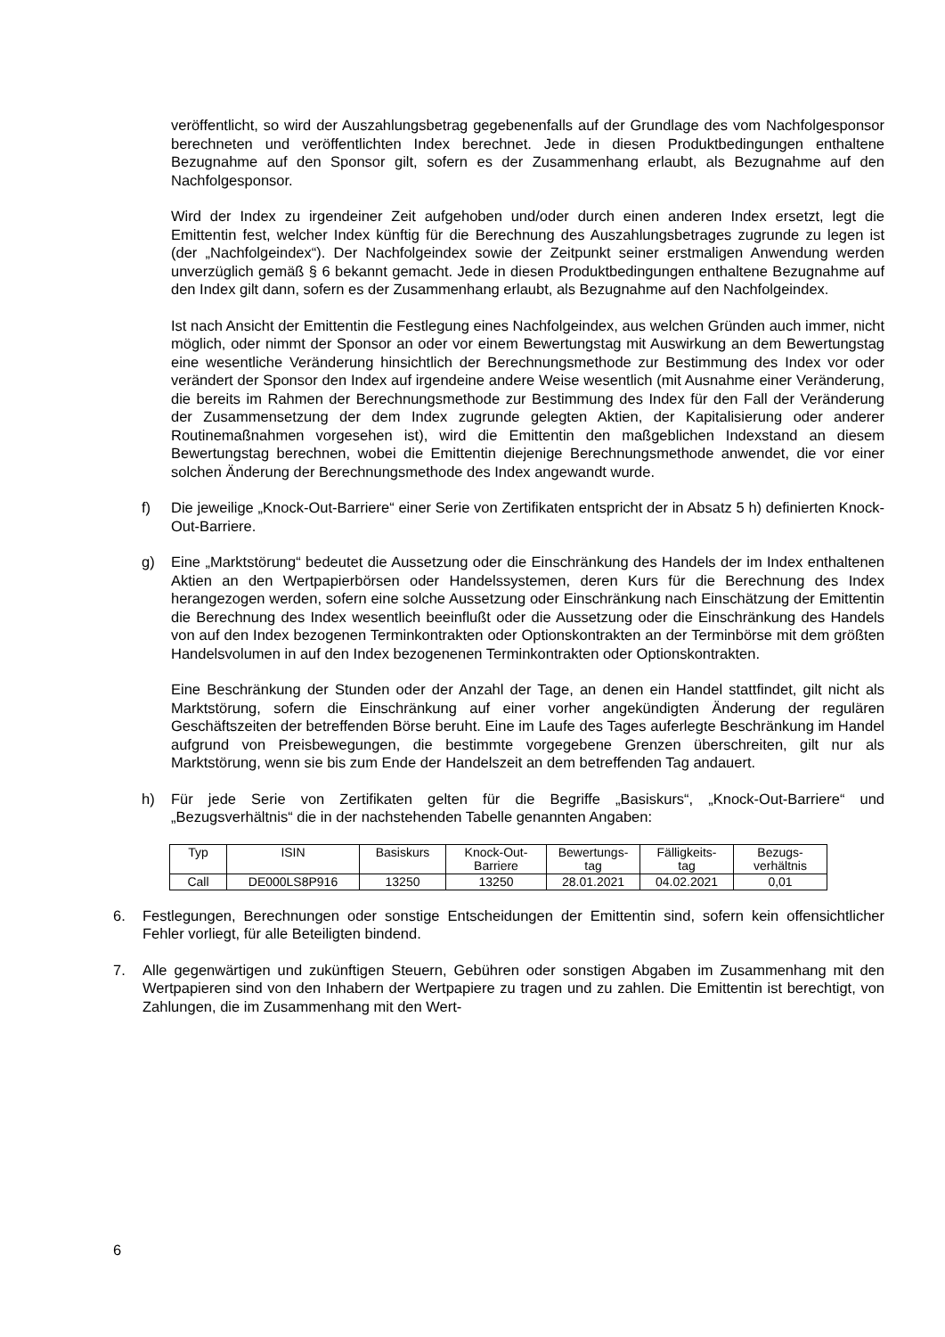veröffentlicht, so wird der Auszahlungsbetrag gegebenenfalls auf der Grundlage des vom Nachfolgesponsor berechneten und veröffentlichten Index berechnet. Jede in diesen Produktbedingungen enthaltene Bezugnahme auf den Sponsor gilt, sofern es der Zusammenhang erlaubt, als Bezugnahme auf den Nachfolgesponsor.
Wird der Index zu irgendeiner Zeit aufgehoben und/oder durch einen anderen Index ersetzt, legt die Emittentin fest, welcher Index künftig für die Berechnung des Auszahlungsbetrages zugrunde zu legen ist (der „Nachfolgeindex“). Der Nachfolgeindex sowie der Zeitpunkt seiner erstmaligen Anwendung werden unverzüglich gemäß § 6 bekannt gemacht. Jede in diesen Produktbedingungen enthaltene Bezugnahme auf den Index gilt dann, sofern es der Zusammenhang erlaubt, als Bezugnahme auf den Nachfolgeindex.
Ist nach Ansicht der Emittentin die Festlegung eines Nachfolgeindex, aus welchen Gründen auch immer, nicht möglich, oder nimmt der Sponsor an oder vor einem Bewertungstag mit Auswirkung an dem Bewertungstag eine wesentliche Veränderung hinsichtlich der Berechnungsmethode zur Bestimmung des Index vor oder verändert der Sponsor den Index auf irgendeine andere Weise wesentlich (mit Ausnahme einer Veränderung, die bereits im Rahmen der Berechnungsmethode zur Bestimmung des Index für den Fall der Veränderung der Zusammensetzung der dem Index zugrunde gelegten Aktien, der Kapitalisierung oder anderer Routinemaßnahmen vorgesehen ist), wird die Emittentin den maßgeblichen Indexstand an diesem Bewertungstag berechnen, wobei die Emittentin diejenige Berechnungsmethode anwendet, die vor einer solchen Änderung der Berechnungsmethode des Index angewandt wurde.
f) Die jeweilige „Knock-Out-Barriere“ einer Serie von Zertifikaten entspricht der in Absatz 5 h) definierten Knock-Out-Barriere.
g) Eine „Marktstörung“ bedeutet die Aussetzung oder die Einschränkung des Handels der im Index enthaltenen Aktien an den Wertpapierbörsen oder Handelssystemen, deren Kurs für die Berechnung des Index herangezogen werden, sofern eine solche Aussetzung oder Einschränkung nach Einschätzung der Emittentin die Berechnung des Index wesentlich beeinflußt oder die Aussetzung oder die Einschränkung des Handels von auf den Index bezogenen Terminkontrakten oder Optionskontrakten an der Terminbörse mit dem größten Handelsvolumen in auf den Index bezogenenen Terminkontrakten oder Optionskontrakten.
Eine Beschränkung der Stunden oder der Anzahl der Tage, an denen ein Handel stattfindet, gilt nicht als Marktstörung, sofern die Einschränkung auf einer vorher angekündigten Änderung der regulären Geschäftszeiten der betreffenden Börse beruht. Eine im Laufe des Tages auferlegte Beschränkung im Handel aufgrund von Preisbewegungen, die bestimmte vorgegebene Grenzen überschreiten, gilt nur als Marktstörung, wenn sie bis zum Ende der Handelszeit an dem betreffenden Tag andauert.
h) Für jede Serie von Zertifikaten gelten für die Begriffe „Basiskurs“, „Knock-Out-Barriere“ und „Bezugsverhältnis“ die in der nachstehenden Tabelle genannten Angaben:
| Typ | ISIN | Basiskurs | Knock-Out- Barriere | Bewertungs- tag | Fälligkeits- tag | Bezugs- verhältnis |
| --- | --- | --- | --- | --- | --- | --- |
| Call | DE000LS8P916 | 13250 | 13250 | 28.01.2021 | 04.02.2021 | 0,01 |
6. Festlegungen, Berechnungen oder sonstige Entscheidungen der Emittentin sind, sofern kein offensichtlicher Fehler vorliegt, für alle Beteiligten bindend.
7. Alle gegenwärtigen und zukünftigen Steuern, Gebühren oder sonstigen Abgaben im Zusammenhang mit den Wertpapieren sind von den Inhabern der Wertpapiere zu tragen und zu zahlen. Die Emittentin ist berechtigt, von Zahlungen, die im Zusammenhang mit den Wert-
6